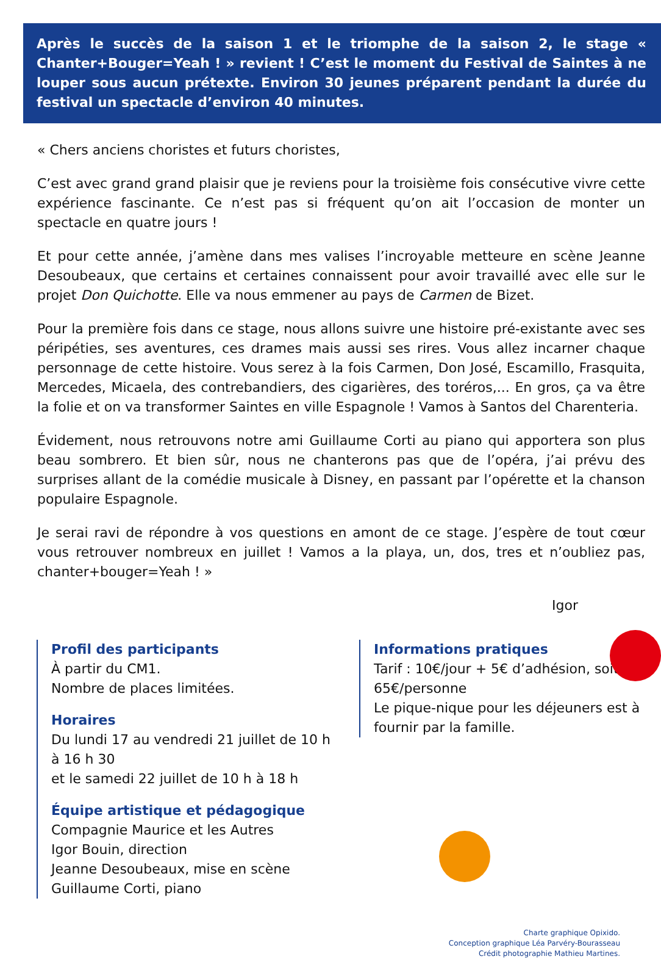Après le succès de la saison 1 et le triomphe de la saison 2, le stage « Chanter+Bouger=Yeah ! » revient ! C’est le moment du Festival de Saintes à ne louper sous aucun prétexte. Environ 30 jeunes préparent pendant la durée du festival un spectacle d’environ 40 minutes.
« Chers anciens choristes et futurs choristes,
C’est avec grand grand plaisir que je reviens pour la troisième fois consécutive vivre cette expérience fascinante. Ce n’est pas si fréquent qu’on ait l’occasion de monter un spectacle en quatre jours !
Et pour cette année, j’amène dans mes valises l’incroyable metteure en scène Jeanne Desoubeaux, que certains et certaines connaissent pour avoir travaillé avec elle sur le projet Don Quichotte. Elle va nous emmener au pays de Carmen de Bizet.
Pour la première fois dans ce stage, nous allons suivre une histoire pré-existante avec ses péripéties, ses aventures, ces drames mais aussi ses rires. Vous allez incarner chaque personnage de cette histoire. Vous serez à la fois Carmen, Don José, Escamillo, Frasquita, Mercedes, Micaela, des contrebandiers, des cigarières, des toréros,... En gros, ça va être la folie et on va transformer Saintes en ville Espagnole ! Vamos à Santos del Charenteria.
Évidement, nous retrouvons notre ami Guillaume Corti au piano qui apportera son plus beau sombrero. Et bien sûr, nous ne chanterons pas que de l’opéra, j’ai prévu des surprises allant de la comédie musicale à Disney, en passant par l’opérette et la chanson populaire Espagnole.
Je serai ravi de répondre à vos questions en amont de ce stage. J’espère de tout cœur vous retrouver nombreux en juillet ! Vamos a la playa, un, dos, tres et n’oubliez pas, chanter+bouger=Yeah ! »
Igor
Profil des participants
À partir du CM1.
Nombre de places limitées.
Horaires
Du lundi 17 au vendredi 21 juillet de 10 h à 16 h 30
et le samedi 22 juillet de 10 h à 18 h
Équipe artistique et pédagogique
Compagnie Maurice et les Autres
Igor Bouin, direction
Jeanne Desoubeaux, mise en scène
Guillaume Corti, piano
Informations pratiques
Tarif : 10€/jour + 5€ d’adhésion, soit 65€/personne
Le pique-nique pour les déjeuners est à fournir par la famille.
Charte graphique Opixido.
Conception graphique Léa Parvéry-Bourasseau
Crédit photographie Mathieu Martines.